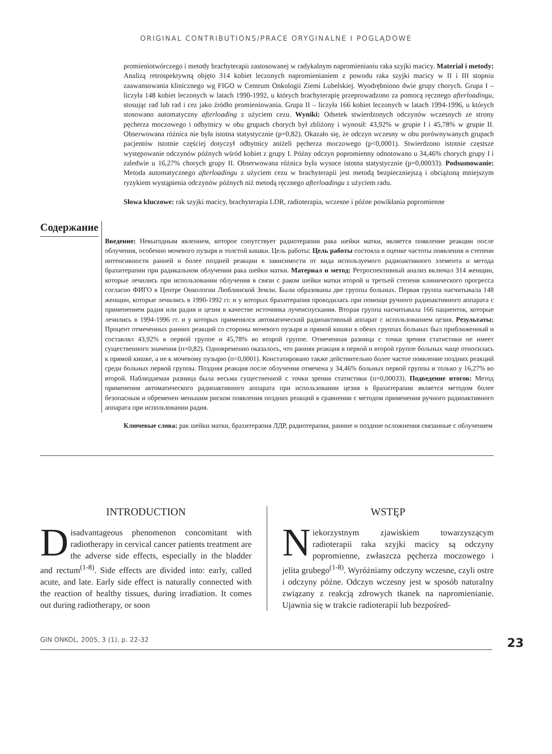ORIGINAL CONTRIBUTIONS/PRACE ORYGINALNE I POGLĄDOWE
promieniotwórczego i metody brachyterapii zastosowanej w radykalnym napromienianiu raka szyjki macicy. Materiał i metody: Analizą retrospektywną objęto 314 kobiet leczonych napromienianiem z powodu raka szyjki macicy w II i III stopniu zaawansowania klinicznego wg FIGO w Centrum Onkologii Ziemi Lubelskiej. Wyodrębniono dwie grupy chorych. Grupa I – liczyła 148 kobiet leczonych w latach 1990-1992, u których brachyterapię przeprowadzono za pomocą ręcznego afterloadingu, stosując rad lub rad i cez jako źródło promieniowania. Grupa II – liczyła 166 kobiet leczonych w latach 1994-1996, u których stosowano automatyczny afterloading z użyciem cezu. Wyniki: Odsetek stwierdzonych odczynów wczesnych ze strony pęcherza moczowego i odbytnicy w obu grupach chorych był zbliżony i wynosił: 43,92% w grupie I i 45,78% w grupie II. Obserwowana różnica nie była istotna statystycznie (p=0,82). Okazało się, że odczyn wczesny w obu porównywanych grupach pacjentów istotnie częściej dotyczył odbytnicy aniżeli pęcherza moczowego (p<0,0001). Stwierdzono istotnie częstsze występowanie odczynów późnych wśród kobiet z grupy I. Późny odczyn popromienny odnotowano u 34,46% chorych grupy I i zaledwie u 16,27% chorych grupy II. Obserwowana różnica była wysoce istotna statystycznie (p=0,00033). Podsumowanie: Metoda automatycznego afterloadingu z użyciem cezu w brachyterapii jest metodą bezpieczniejszą i obciążoną mniejszym ryzykiem wystąpienia odczynów późnych niż metodą ręcznego afterloadingu z użyciem radu.
Słowa kluczowe: rak szyjki macicy, brachyterapia LDR, radioterapia, wczesne i późne powikłania popromienne
Содержание
Введение: Невыгодным явлением, которое сопутствует радиотерапии рака шейки матки, является появление реакции после облучения, особенно мочевого пузыря и толстой кишки. Цель работы: Цель работы состояла в оценке частоты появления и степени интенсивности ранней и более поздней реакции в зависимости от вида используемого радиоактивного элемента и метода брахитерапии при радикальном облучении рака шейки матки. Материал и метод: Ретроспективный анализ включал 314 женщин, которые лечились при использовании облучения в связи с раком шейки матки второй и третьей степени клинического прогресса согласно ФИГО в Центре Онкологии Люблинской Земли. Были образованы две группы больных. Первая группа насчитывала 148 женщин, которые лечились в 1990-1992 гг. и у которых брахитерапия проводилась при помощи ручного радиоактивного аппарата с применением радия или радия и цезия в качестве источника лучеиспускания. Вторая группа насчитывала 166 пациенток, которые лечились в 1994-1996 гг. и у которых применялся автоматический радиоактивный аппарат с использованием цезия. Результаты: Процент отмеченных ранних реакций со стороны мочевого пузыря и прямой кишки в обеих группах больных был приближенный и составлял 43,92% в первой группе и 45,78% во второй группе. Отмеченная разница с точки зрения статистики не имеет существенного значения (п=0,82). Одновременно оказалось, что ранняя реакция в первой и второй группе больных чаще относилась к прямой кишке, а не к мочевому пузырю (п<0,0001). Констатировано также действительно более частое появление поздних реакций среди больных первой группы. Поздняя реакция после облучения отмечена у 34,46% больных первой группы и только у 16,27% во второй. Наблюдаемая разница была весьма существенной с точки зрения статистики (п=0,00033). Подведение итогов: Метод применения автоматического радиоактивного аппарата при использовании цезия в брахитерапии является методом более безопасным и обременен меньшим риском появления поздних реакций в сравнении с методом применения ручного радиоактивного аппарата при использовании радия.
Ключевые слова: рак шейки матки, брахитерапия ЛДР, радиотерапия, ранние и поздние осложнения связанные с облучением
INTRODUCTION
Disadvantageous phenomenon concomitant with radiotherapy in cervical cancer patients treatment are the adverse side effects, especially in the bladder and rectum<sup>(1-8)</sup>. Side effects are divided into: early, called acute, and late. Early side effect is naturally connected with the reaction of healthy tissues, during irradiation. It comes out during radiotherapy, or soon
WSTĘP
Niekorzystnym zjawiskiem towarzyszącym radioterapii raka szyjki macicy są odczyny popromienne, zwłaszcza pęcherza moczowego i jelita grubego<sup>(1-8)</sup>. Wyróżniamy odczyny wczesne, czyli ostre i odczyny późne. Odczyn wczesny jest w sposób naturalny związany z reakcją zdrowych tkanek na napromienianie. Ujawnia się w trakcie radioterapii lub bezpośred-
GIN ONKOL, 2005, 3 (1), p. 22-32
23